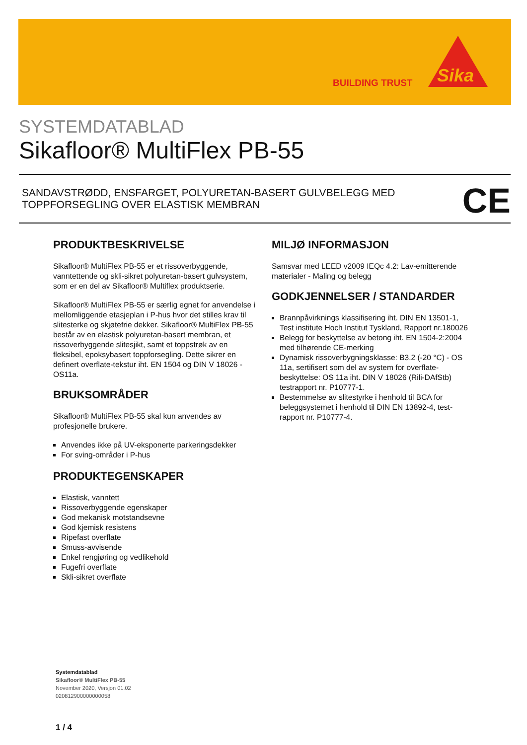BUILDING TRUST
Sika
SYSTEMDATABLAD
Sikafloor® MultiFlex PB-55
SANDAVSTRØDD, ENSFARGET, POLYURETAN-BASERT GULVBELEGG MED
TOPPFORSEGLING OVER ELASTISK MEMBRAN
CE
PRODUKTBESKRIVELSE
Sikafloor® MultiFlex PB-55 er et rissoverbyggende, vanntettende og skli-sikret polyuretan-basert gulvsystem, som er en del av Sikafloor® Multiflex produktserie.
Sikafloor® MultiFlex PB-55 er særlig egnet for anvendelse i mellomliggende etasjeplan i P-hus hvor det stilles krav til slitesterke og skjøtefrie dekker. Sikafloor® MultiFlex PB-55 består av en elastisk polyuretan-basert membran, et rissoverbyggende slitesjikt, samt et toppstrøk av en fleksibel, epoksybasert toppforsegling. Dette sikrer en definert overflate-tekstur iht. EN 1504 og DIN V 18026 - OS11a.
BRUKSOMRÅDER
Sikafloor® MultiFlex PB-55 skal kun anvendes av profesjonelle brukere.
Anvendes ikke på UV-eksponerte parkeringsdekker
For sving-områder i P-hus
PRODUKTEGENSKAPER
Elastisk, vanntett
Rissoverbyggende egenskaper
God mekanisk motstandsevne
God kjemisk resistens
Ripefast overflate
Smuss-avvisende
Enkel rengjøring og vedlikehold
Fugefri overflate
Skli-sikret overflate
MILJØ INFORMASJON
Samsvar med LEED v2009 IEQc 4.2: Lav-emitterende materialer - Maling og belegg
GODKJENNELSER / STANDARDER
Brannpåvirknings klassifisering iht. DIN EN 13501-1, Test institute Hoch Institut Tyskland, Rapport nr.180026
Belegg for beskyttelse av betong iht. EN 1504-2:2004 med tilhørende CE-merking
Dynamisk rissoverbygningsklasse: B3.2 (-20 °C) - OS 11a, sertifisert som del av system for overflate-beskyttelse: OS 11a iht. DIN V 18026 (Rili-DAfStb) testrapport nr. P10777-1.
Bestemmelse av slitestyrke i henhold til BCA for beleggsystemet i henhold til DIN EN 13892-4, test-rapport nr. P10777-4.
Systemdatablad
Sikafloor® MultiFlex PB-55
November 2020, Versjon 01.02
020812900000000058
1 / 4